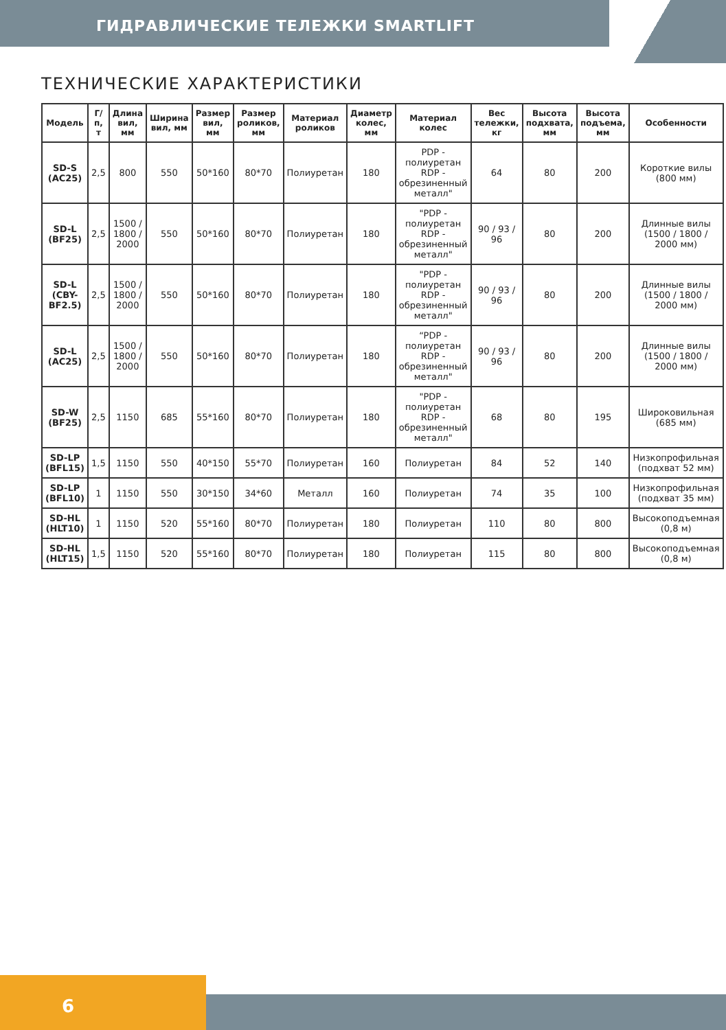ГИДРАВЛИЧЕСКИЕ ТЕЛЕЖКИ SMARTLIFT
ТЕХНИЧЕСКИЕ ХАРАКТЕРИСТИКИ
| Модель | Г/п, т | Длина вил, мм | Ширина вил, мм | Размер вил, мм | Размер роликов, мм | Материал роликов | Диаметр колес, мм | Материал колес | Вес тележки, кг | Высота подхвата, мм | Высота подъема, мм | Особенности |
| --- | --- | --- | --- | --- | --- | --- | --- | --- | --- | --- | --- | --- |
| SD-S (AC25) | 2,5 | 800 | 550 | 50*160 | 80*70 | Полиуретан | 180 | PDP - полиуретан RDP - обрезиненный металл" | 64 | 80 | 200 | Короткие вилы (800 мм) |
| SD-L (BF25) | 2,5 | 1500 / 1800 / 2000 | 550 | 50*160 | 80*70 | Полиуретан | 180 | "PDP - полиуретан RDP - обрезиненный металл" | 90 / 93 / 96 | 80 | 200 | Длинные вилы (1500 / 1800 / 2000 мм) |
| SD-L (CBY-BF2.5) | 2,5 | 1500 / 1800 / 2000 | 550 | 50*160 | 80*70 | Полиуретан | 180 | "PDP - полиуретан RDP - обрезиненный металл" | 90 / 93 / 96 | 80 | 200 | Длинные вилы (1500 / 1800 / 2000 мм) |
| SD-L (AC25) | 2,5 | 1500 / 1800 / 2000 | 550 | 50*160 | 80*70 | Полиуретан | 180 | “PDP - полиуретан RDP - обрезиненный металл" | 90 / 93 / 96 | 80 | 200 | Длинные вилы (1500 / 1800 / 2000 мм) |
| SD-W (BF25) | 2,5 | 1150 | 685 | 55*160 | 80*70 | Полиуретан | 180 | "PDP - полиуретан RDP - обрезиненный металл" | 68 | 80 | 195 | Широковильная (685 мм) |
| SD-LP (BFL15) | 1,5 | 1150 | 550 | 40*150 | 55*70 | Полиуретан | 160 | Полиуретан | 84 | 52 | 140 | Низкопрофильная (подхват 52 мм) |
| SD-LP (BFL10) | 1 | 1150 | 550 | 30*150 | 34*60 | Металл | 160 | Полиуретан | 74 | 35 | 100 | Низкопрофильная (подхват 35 мм) |
| SD-HL (HLT10) | 1 | 1150 | 520 | 55*160 | 80*70 | Полиуретан | 180 | Полиуретан | 110 | 80 | 800 | Высокоподъемная (0,8 м) |
| SD-HL (HLT15) | 1,5 | 1150 | 520 | 55*160 | 80*70 | Полиуретан | 180 | Полиуретан | 115 | 80 | 800 | Высокоподъемная (0,8 м) |
6